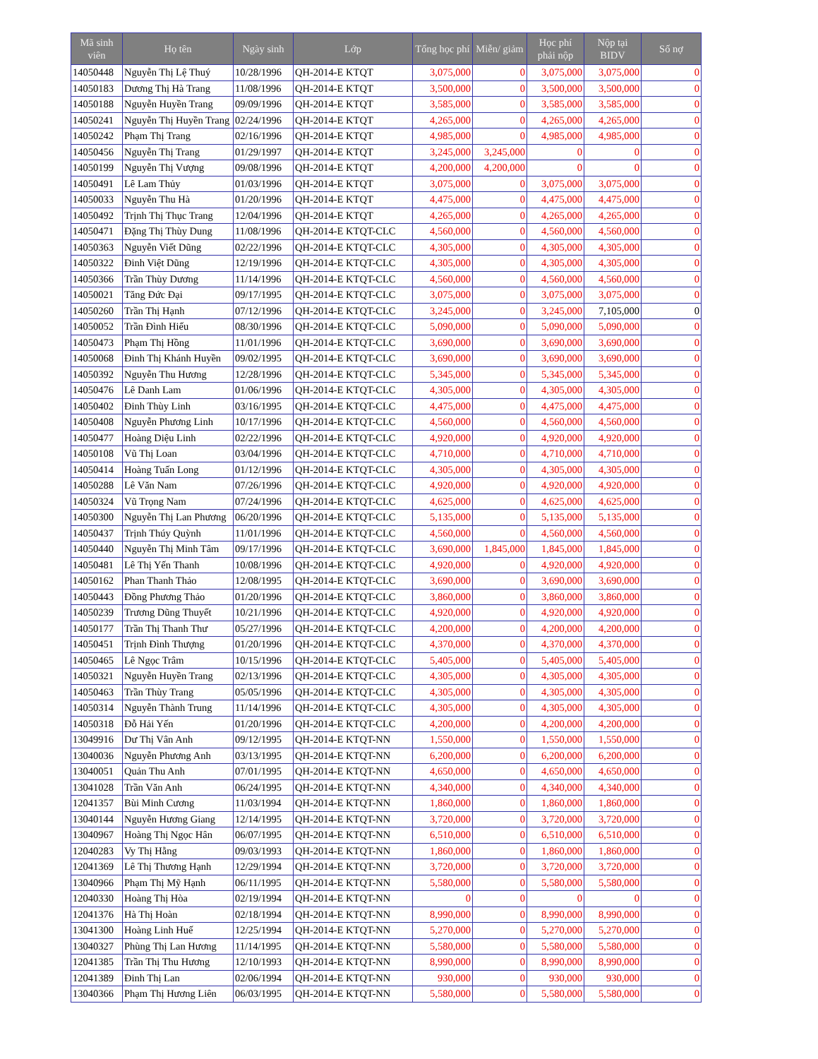| Mã sinh viên | Họ tên | Ngày sinh | Lớp | Tổng học phí | Miễn/ giảm | Học phí phải nộp | Nộp tại BIDV | Số nợ |
| --- | --- | --- | --- | --- | --- | --- | --- | --- |
| 14050448 | Nguyễn Thị Lệ Thuý | 10/28/1996 | QH-2014-E KTQT | 3,075,000 | 0 | 3,075,000 | 3,075,000 | 0 |
| 14050183 | Dương Thị Hà Trang | 11/08/1996 | QH-2014-E KTQT | 3,500,000 | 0 | 3,500,000 | 3,500,000 | 0 |
| 14050188 | Nguyễn Huyền Trang | 09/09/1996 | QH-2014-E KTQT | 3,585,000 | 0 | 3,585,000 | 3,585,000 | 0 |
| 14050241 | Nguyễn Thị Huyền Trang | 02/24/1996 | QH-2014-E KTQT | 4,265,000 | 0 | 4,265,000 | 4,265,000 | 0 |
| 14050242 | Phạm Thị Trang | 02/16/1996 | QH-2014-E KTQT | 4,985,000 | 0 | 4,985,000 | 4,985,000 | 0 |
| 14050456 | Nguyễn Thị Trang | 01/29/1997 | QH-2014-E KTQT | 3,245,000 | 3,245,000 | 0 | 0 | 0 |
| 14050199 | Nguyễn Thị Vượng | 09/08/1996 | QH-2014-E KTQT | 4,200,000 | 4,200,000 | 0 | 0 | 0 |
| 14050491 | Lê Lam Thủy | 01/03/1996 | QH-2014-E KTQT | 3,075,000 | 0 | 3,075,000 | 3,075,000 | 0 |
| 14050033 | Nguyễn Thu Hà | 01/20/1996 | QH-2014-E KTQT | 4,475,000 | 0 | 4,475,000 | 4,475,000 | 0 |
| 14050492 | Trịnh Thị Thục Trang | 12/04/1996 | QH-2014-E KTQT | 4,265,000 | 0 | 4,265,000 | 4,265,000 | 0 |
| 14050471 | Đặng Thị Thùy Dung | 11/08/1996 | QH-2014-E KTQT-CLC | 4,560,000 | 0 | 4,560,000 | 4,560,000 | 0 |
| 14050363 | Nguyễn Viết Dũng | 02/22/1996 | QH-2014-E KTQT-CLC | 4,305,000 | 0 | 4,305,000 | 4,305,000 | 0 |
| 14050322 | Đinh Việt Dũng | 12/19/1996 | QH-2014-E KTQT-CLC | 4,305,000 | 0 | 4,305,000 | 4,305,000 | 0 |
| 14050366 | Trần Thùy Dương | 11/14/1996 | QH-2014-E KTQT-CLC | 4,560,000 | 0 | 4,560,000 | 4,560,000 | 0 |
| 14050021 | Tăng Đức Đại | 09/17/1995 | QH-2014-E KTQT-CLC | 3,075,000 | 0 | 3,075,000 | 3,075,000 | 0 |
| 14050260 | Trần Thị Hạnh | 07/12/1996 | QH-2014-E KTQT-CLC | 3,245,000 | 0 | 3,245,000 | 7,105,000 | 0 |
| 14050052 | Trần Đình Hiếu | 08/30/1996 | QH-2014-E KTQT-CLC | 5,090,000 | 0 | 5,090,000 | 5,090,000 | 0 |
| 14050473 | Phạm Thị Hồng | 11/01/1996 | QH-2014-E KTQT-CLC | 3,690,000 | 0 | 3,690,000 | 3,690,000 | 0 |
| 14050068 | Đinh Thị Khánh Huyền | 09/02/1995 | QH-2014-E KTQT-CLC | 3,690,000 | 0 | 3,690,000 | 3,690,000 | 0 |
| 14050392 | Nguyễn Thu Hương | 12/28/1996 | QH-2014-E KTQT-CLC | 5,345,000 | 0 | 5,345,000 | 5,345,000 | 0 |
| 14050476 | Lê Danh Lam | 01/06/1996 | QH-2014-E KTQT-CLC | 4,305,000 | 0 | 4,305,000 | 4,305,000 | 0 |
| 14050402 | Đinh Thùy Linh | 03/16/1995 | QH-2014-E KTQT-CLC | 4,475,000 | 0 | 4,475,000 | 4,475,000 | 0 |
| 14050408 | Nguyễn Phương Linh | 10/17/1996 | QH-2014-E KTQT-CLC | 4,560,000 | 0 | 4,560,000 | 4,560,000 | 0 |
| 14050477 | Hoàng Diệu Linh | 02/22/1996 | QH-2014-E KTQT-CLC | 4,920,000 | 0 | 4,920,000 | 4,920,000 | 0 |
| 14050108 | Vũ Thị Loan | 03/04/1996 | QH-2014-E KTQT-CLC | 4,710,000 | 0 | 4,710,000 | 4,710,000 | 0 |
| 14050414 | Hoàng Tuấn Long | 01/12/1996 | QH-2014-E KTQT-CLC | 4,305,000 | 0 | 4,305,000 | 4,305,000 | 0 |
| 14050288 | Lê Văn Nam | 07/26/1996 | QH-2014-E KTQT-CLC | 4,920,000 | 0 | 4,920,000 | 4,920,000 | 0 |
| 14050324 | Vũ Trọng Nam | 07/24/1996 | QH-2014-E KTQT-CLC | 4,625,000 | 0 | 4,625,000 | 4,625,000 | 0 |
| 14050300 | Nguyễn Thị Lan Phương | 06/20/1996 | QH-2014-E KTQT-CLC | 5,135,000 | 0 | 5,135,000 | 5,135,000 | 0 |
| 14050437 | Trịnh Thúy Quỳnh | 11/01/1996 | QH-2014-E KTQT-CLC | 4,560,000 | 0 | 4,560,000 | 4,560,000 | 0 |
| 14050440 | Nguyễn Thị Minh Tâm | 09/17/1996 | QH-2014-E KTQT-CLC | 3,690,000 | 1,845,000 | 1,845,000 | 1,845,000 | 0 |
| 14050481 | Lê Thị Yến Thanh | 10/08/1996 | QH-2014-E KTQT-CLC | 4,920,000 | 0 | 4,920,000 | 4,920,000 | 0 |
| 14050162 | Phan Thanh Thảo | 12/08/1995 | QH-2014-E KTQT-CLC | 3,690,000 | 0 | 3,690,000 | 3,690,000 | 0 |
| 14050443 | Đồng Phương Thảo | 01/20/1996 | QH-2014-E KTQT-CLC | 3,860,000 | 0 | 3,860,000 | 3,860,000 | 0 |
| 14050239 | Trương Dũng Thuyết | 10/21/1996 | QH-2014-E KTQT-CLC | 4,920,000 | 0 | 4,920,000 | 4,920,000 | 0 |
| 14050177 | Trần Thị Thanh Thư | 05/27/1996 | QH-2014-E KTQT-CLC | 4,200,000 | 0 | 4,200,000 | 4,200,000 | 0 |
| 14050451 | Trịnh Đình Thượng | 01/20/1996 | QH-2014-E KTQT-CLC | 4,370,000 | 0 | 4,370,000 | 4,370,000 | 0 |
| 14050465 | Lê Ngọc Trâm | 10/15/1996 | QH-2014-E KTQT-CLC | 5,405,000 | 0 | 5,405,000 | 5,405,000 | 0 |
| 14050321 | Nguyễn Huyền Trang | 02/13/1996 | QH-2014-E KTQT-CLC | 4,305,000 | 0 | 4,305,000 | 4,305,000 | 0 |
| 14050463 | Trần Thùy Trang | 05/05/1996 | QH-2014-E KTQT-CLC | 4,305,000 | 0 | 4,305,000 | 4,305,000 | 0 |
| 14050314 | Nguyễn Thành Trung | 11/14/1996 | QH-2014-E KTQT-CLC | 4,305,000 | 0 | 4,305,000 | 4,305,000 | 0 |
| 14050318 | Đỗ Hải Yến | 01/20/1996 | QH-2014-E KTQT-CLC | 4,200,000 | 0 | 4,200,000 | 4,200,000 | 0 |
| 13049916 | Dư Thị Vân Anh | 09/12/1995 | QH-2014-E KTQT-NN | 1,550,000 | 0 | 1,550,000 | 1,550,000 | 0 |
| 13040036 | Nguyễn Phương Anh | 03/13/1995 | QH-2014-E KTQT-NN | 6,200,000 | 0 | 6,200,000 | 6,200,000 | 0 |
| 13040051 | Quản Thu Anh | 07/01/1995 | QH-2014-E KTQT-NN | 4,650,000 | 0 | 4,650,000 | 4,650,000 | 0 |
| 13041028 | Trần Văn Anh | 06/24/1995 | QH-2014-E KTQT-NN | 4,340,000 | 0 | 4,340,000 | 4,340,000 | 0 |
| 12041357 | Bùi Minh Cương | 11/03/1994 | QH-2014-E KTQT-NN | 1,860,000 | 0 | 1,860,000 | 1,860,000 | 0 |
| 13040144 | Nguyễn Hương Giang | 12/14/1995 | QH-2014-E KTQT-NN | 3,720,000 | 0 | 3,720,000 | 3,720,000 | 0 |
| 13040967 | Hoàng Thị Ngọc Hân | 06/07/1995 | QH-2014-E KTQT-NN | 6,510,000 | 0 | 6,510,000 | 6,510,000 | 0 |
| 12040283 | Vy Thị Hằng | 09/03/1993 | QH-2014-E KTQT-NN | 1,860,000 | 0 | 1,860,000 | 1,860,000 | 0 |
| 12041369 | Lê Thị Thương Hạnh | 12/29/1994 | QH-2014-E KTQT-NN | 3,720,000 | 0 | 3,720,000 | 3,720,000 | 0 |
| 13040966 | Phạm Thị Mỹ Hạnh | 06/11/1995 | QH-2014-E KTQT-NN | 5,580,000 | 0 | 5,580,000 | 5,580,000 | 0 |
| 12040330 | Hoàng Thị Hòa | 02/19/1994 | QH-2014-E KTQT-NN | 0 | 0 | 0 | 0 | 0 |
| 12041376 | Hà Thị Hoàn | 02/18/1994 | QH-2014-E KTQT-NN | 8,990,000 | 0 | 8,990,000 | 8,990,000 | 0 |
| 13041300 | Hoàng Linh Huế | 12/25/1994 | QH-2014-E KTQT-NN | 5,270,000 | 0 | 5,270,000 | 5,270,000 | 0 |
| 13040327 | Phùng Thị Lan Hương | 11/14/1995 | QH-2014-E KTQT-NN | 5,580,000 | 0 | 5,580,000 | 5,580,000 | 0 |
| 12041385 | Trần Thị Thu Hương | 12/10/1993 | QH-2014-E KTQT-NN | 8,990,000 | 0 | 8,990,000 | 8,990,000 | 0 |
| 12041389 | Đinh Thị Lan | 02/06/1994 | QH-2014-E KTQT-NN | 930,000 | 0 | 930,000 | 930,000 | 0 |
| 13040366 | Phạm Thị Hương Liên | 06/03/1995 | QH-2014-E KTQT-NN | 5,580,000 | 0 | 5,580,000 | 5,580,000 | 0 |